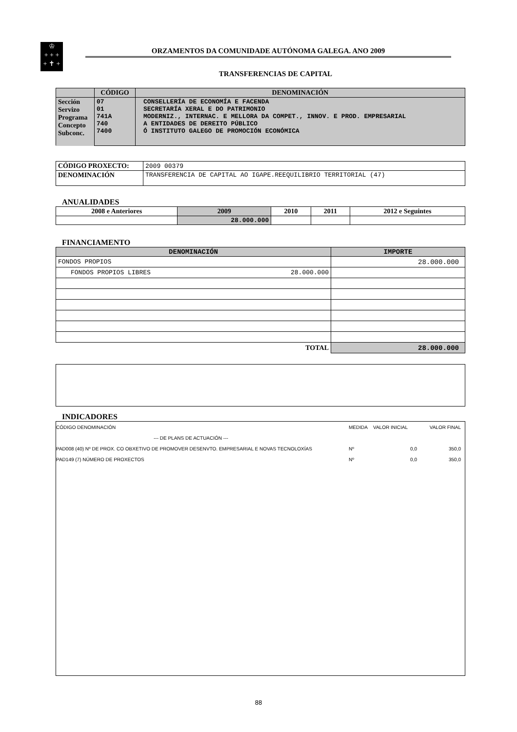♔
+ + +
+ ✝ +
ORZAMENTOS DA COMUNIDADE AUTÓNOMA GALEGA. ANO 2009
TRANSFERENCIAS DE CAPITAL
| | CÓDIGO | DENOMINACIÓN |
| --- | --- | --- |
| Sección Servizo Programa Concepto Subconc. | 07 01 741A 740 7400 | CONSELLERÍA DE ECONOMÍA E FACENDA SECRETARÍA XERAL E DO PATRIMONIO MODERNIZ., INTERNAC. E MELLORA DA COMPET., INNOV. E PROD. EMPRESARIAL A ENTIDADES DE DEREITO PÚBLICO Ó INSTITUTO GALEGO DE PROMOCIÓN ECONÓMICA |
| CÓDIGO PROXECTO: | 2009 00379 |
| DENOMINACIÓN | TRANSFERENCIA DE CAPITAL AO IGAPE.REEQUILIBRIO TERRITORIAL (47) |
ANUALIDADES
| 2008 e Anteriores | 2009 | 2010 | 2011 | 2012 e Seguintes |
| --- | --- | --- | --- | --- |
| | 28.000.000 | | | |
FINANCIAMENTO
| DENOMINACIÓN | IMPORTE |
| --- | --- |
| FONDOS PROPIOS | 28.000.000 |
| FONDOS PROPIOS LIBRES 28.000.000 | |
| TOTAL | 28.000.000 |
INDICADORES
CÓDIGO DENOMINACIÓN MEDIDA VALOR INICIAL VALOR FINAL
--- DE PLANS DE ACTUACIÓN ---
PAD008 (40) Nº DE PROX. CO OBXETIVO DE PROMOVER DESENVTO. EMPRESARIAL E NOVAS TECNOLOXÍAS Nº 0,0 350,0
PAD149 (7) NÚMERO DE PROXECTOS Nº 0,0 350,0
88